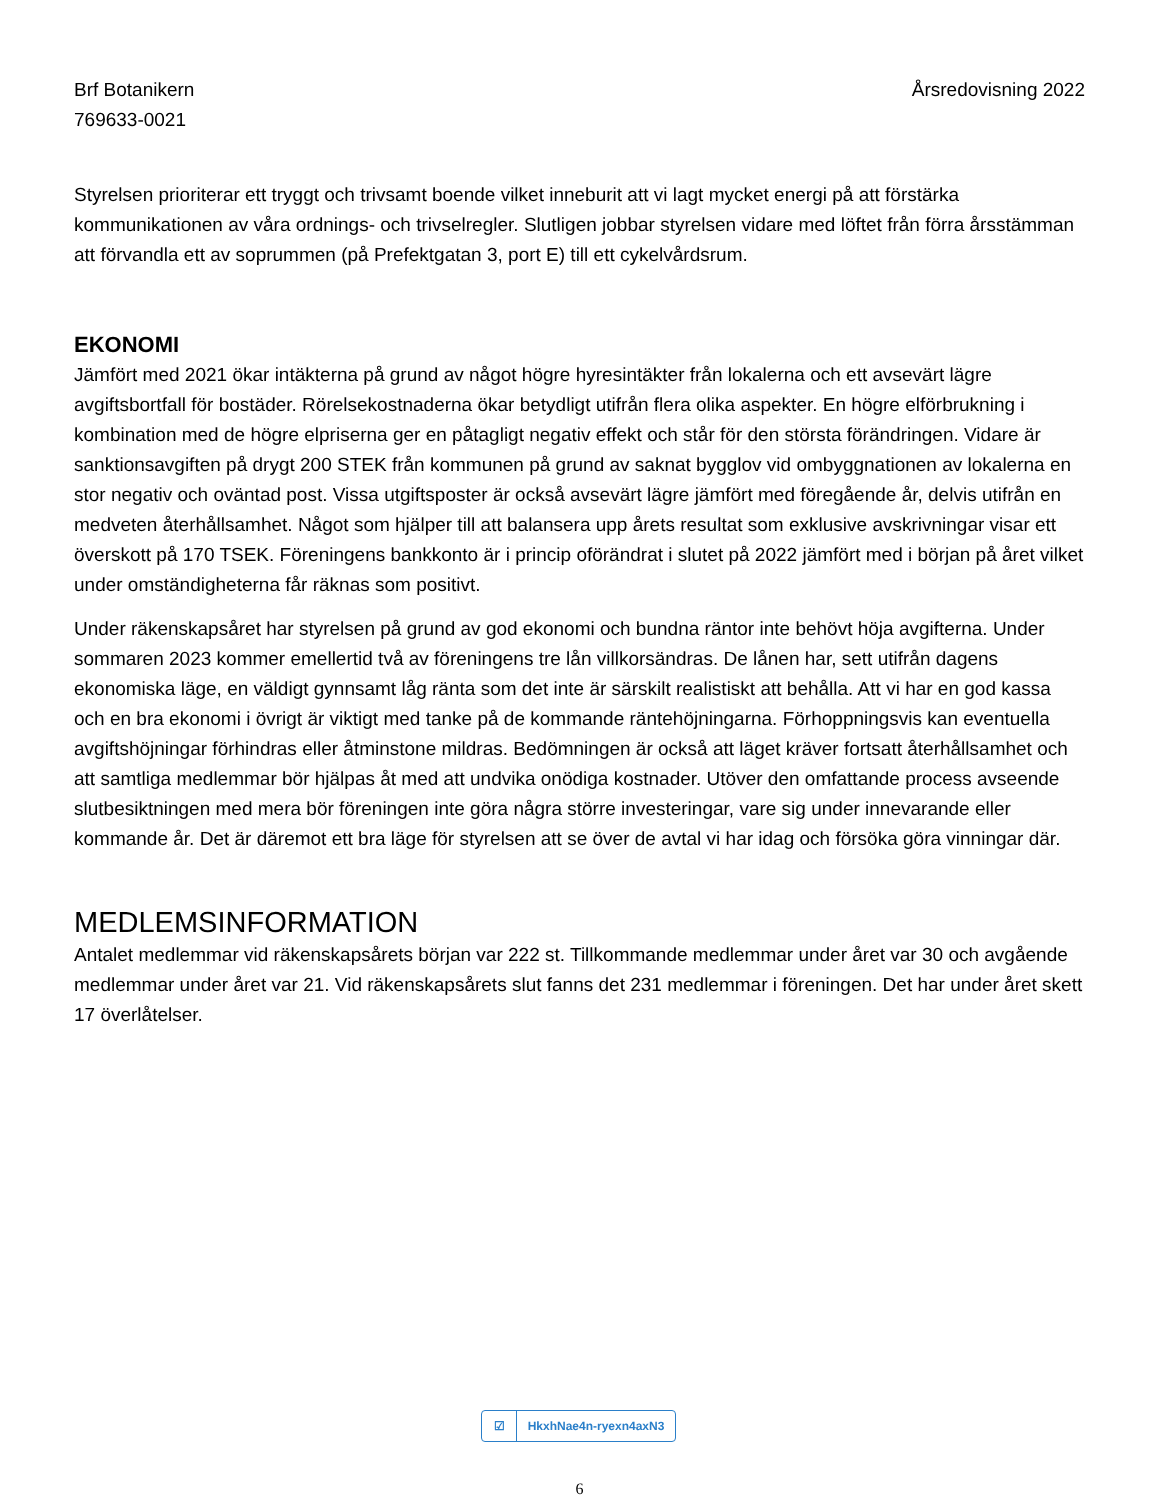Brf Botanikern
769633-0021
Årsredovisning 2022
Styrelsen prioriterar ett tryggt och trivsamt boende vilket inneburit att vi lagt mycket energi på att förstärka kommunikationen av våra ordnings- och trivselregler. Slutligen jobbar styrelsen vidare med löftet från förra årsstämman att förvandla ett av soprummen (på Prefektgatan 3, port E) till ett cykelvårdsrum.
EKONOMI
Jämfört med 2021 ökar intäkterna på grund av något högre hyresintäkter från lokalerna och ett avsevärt lägre avgiftsbortfall för bostäder. Rörelsekostnaderna ökar betydligt utifrån flera olika aspekter. En högre elförbrukning i kombination med de högre elpriserna ger en påtagligt negativ effekt och står för den största förändringen. Vidare är sanktionsavgiften på drygt 200 STEK från kommunen på grund av saknat bygglov vid ombyggnationen av lokalerna en stor negativ och oväntad post. Vissa utgiftsposter är också avsevärt lägre jämfört med föregående år, delvis utifrån en medveten återhållsamhet. Något som hjälper till att balansera upp årets resultat som exklusive avskrivningar visar ett överskott på 170 TSEK. Föreningens bankkonto är i princip oförändrat i slutet på 2022 jämfört med i början på året vilket under omständigheterna får räknas som positivt.
Under räkenskapsåret har styrelsen på grund av god ekonomi och bundna räntor inte behövt höja avgifterna. Under sommaren 2023 kommer emellertid två av föreningens tre lån villkorsändras. De lånen har, sett utifrån dagens ekonomiska läge, en väldigt gynnsamt låg ränta som det inte är särskilt realistiskt att behålla. Att vi har en god kassa och en bra ekonomi i övrigt är viktigt med tanke på de kommande räntehöjningarna. Förhoppningsvis kan eventuella avgiftshöjningar förhindras eller åtminstone mildras. Bedömningen är också att läget kräver fortsatt återhållsamhet och att samtliga medlemmar bör hjälpas åt med att undvika onödiga kostnader. Utöver den omfattande process avseende slutbesiktningen med mera bör föreningen inte göra några större investeringar, vare sig under innevarande eller kommande år. Det är däremot ett bra läge för styrelsen att se över de avtal vi har idag och försöka göra vinningar där.
MEDLEMSINFORMATION
Antalet medlemmar vid räkenskapsårets början var 222 st. Tillkommande medlemmar under året var 30 och avgående medlemmar under året var 21. Vid räkenskapsårets slut fanns det 231 medlemmar i föreningen. Det har under året skett 17 överlåtelser.
☑
HkxhNae4n-ryexn4axN3
6